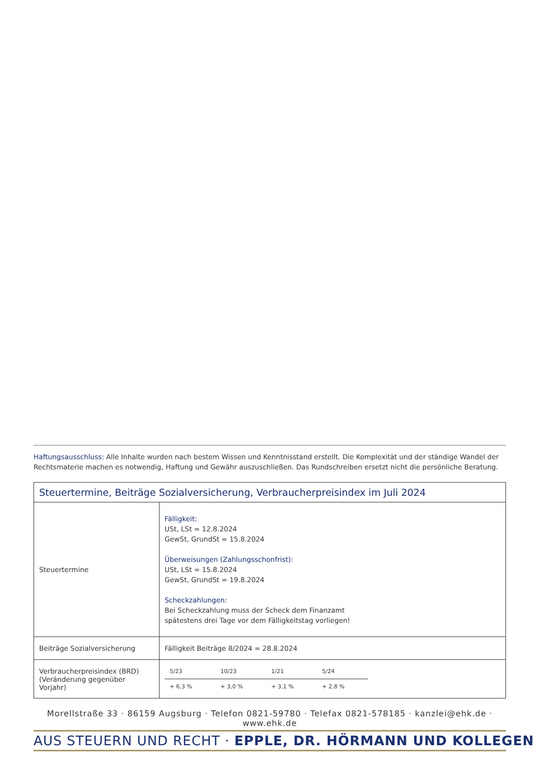Haftungsausschluss: Alle Inhalte wurden nach bestem Wissen und Kenntnisstand erstellt. Die Komplexität und der ständige Wandel der Rechtsmaterie machen es notwendig, Haftung und Gewähr auszuschließen. Das Rundschreiben ersetzt nicht die persönliche Beratung.
| Steuertermine, Beiträge Sozialversicherung, Verbraucherpreisindex im Juli 2024 | |
| Steuertermine | Fälligkeit: USt, LSt = 12.8.2024 GewSt, GrundSt = 15.8.2024 Überweisungen (Zahlungsschonfrist): USt, LSt = 15.8.2024 GewSt, GrundSt = 19.8.2024 Scheckzahlungen: Bei Scheckzahlung muss der Scheck dem Finanzamt spätestens drei Tage vor dem Fälligkeitstag vorliegen! |
| Beiträge Sozialversicherung | Fälligkeit Beiträge 8/2024 = 28.8.2024 |
| Verbraucherpreisindex (BRD) (Veränderung gegenüber Vorjahr) | / 5/23 / 10/23 / 1/21 / 5/24 / / + 6,3 % / + 3,0 % / + 3,1 % / + 2,8 % / |
Morellstraße 33 · 86159 Augsburg · Telefon 0821-59780 · Telefax 0821-578185 · kanzlei@ehk.de · www.ehk.de
AUS STEUERN UND RECHT · EPPLE, DR. HÖRMANN UND KOLLEGEN